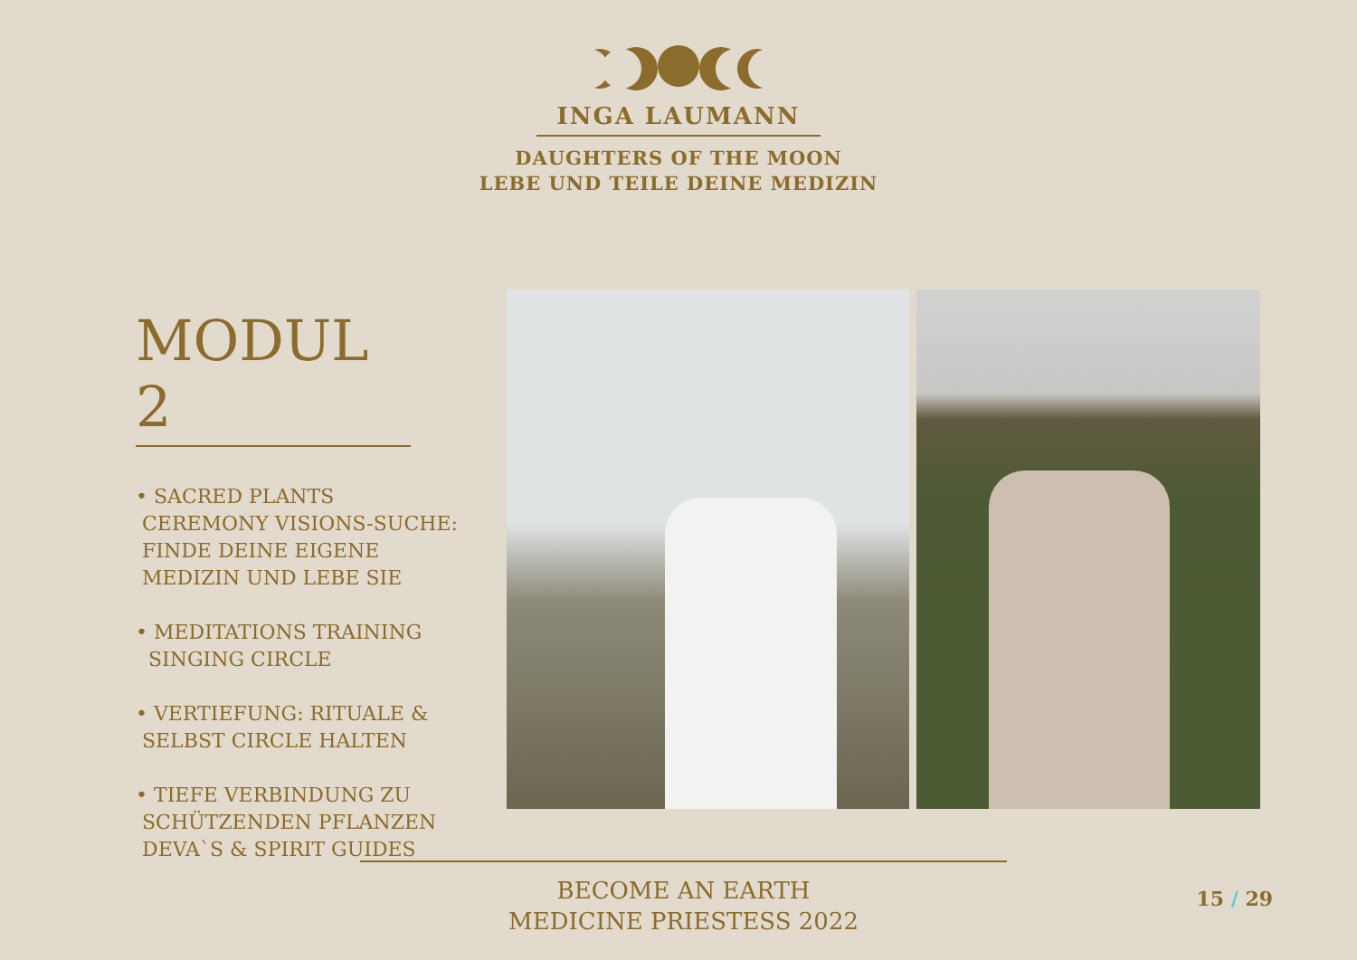INGA LAUMANN
DAUGHTERS OF THE MOON
LEBE UND TEILE DEINE MEDIZIN
MODUL 2
• SACRED PLANTS
CEREMONY VISIONS-SUCHE:
FINDE DEINE EIGENE
MEDIZIN UND LEBE SIE
• MEDITATIONS TRAINING
SINGING CIRCLE
• VERTIEFUNG: RITUALE &
SELBST CIRCLE HALTEN
• TIEFE VERBINDUNG ZU
SCHÜTZENDEN PFLANZEN
DEVA`S & SPIRIT GUIDES
BECOME AN EARTH
MEDICINE PRIESTESS 2022
15 / 29